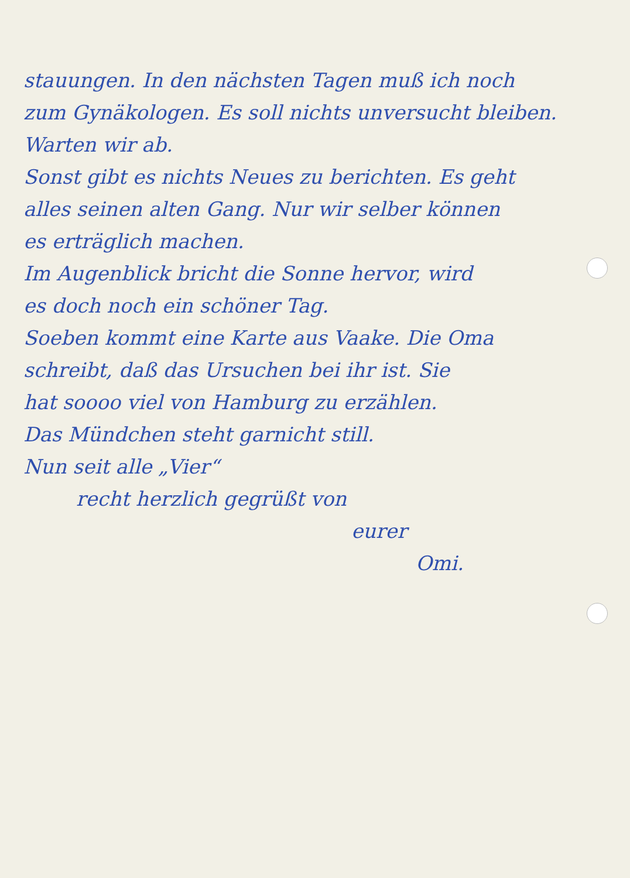stauungen. In den nächsten Tagen muß ich noch
zum Gynäkologen. Es soll nichts unversucht bleiben.
Warten wir ab.
Sonst gibt es nichts Neues zu berichten. Es geht
alles seinen alten Gang. Nur wir selber können
es erträglich machen.
Im Augenblick bricht die Sonne hervor, wird
es doch noch ein schöner Tag.
Soeben kommt eine Karte aus Vaake. Die Oma
schreibt, daß das Ursuchen bei ihr ist. Sie
hat soooo viel von Hamburg zu erzählen.
Das Mündchen steht garnicht still.
Nun seit alle „Vier“
recht herzlich gegrüßt von
eurer
Omi.